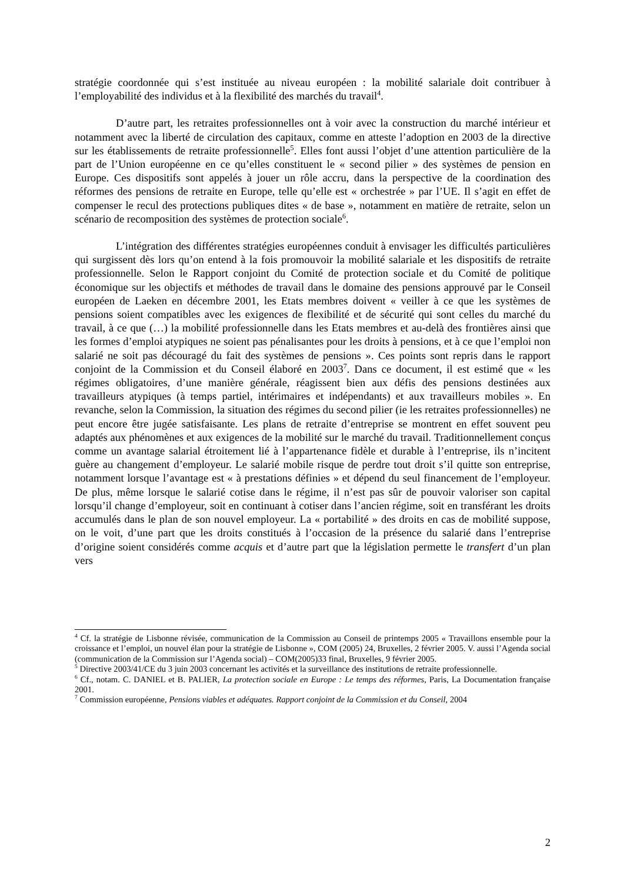stratégie coordonnée qui s’est instituée au niveau européen : la mobilité salariale doit contribuer à l’employabilité des individus et à la flexibilité des marchés du travail<sup>4</sup>.
D’autre part, les retraites professionnelles ont à voir avec la construction du marché intérieur et notamment avec la liberté de circulation des capitaux, comme en atteste l’adoption en 2003 de la directive sur les établissements de retraite professionnelle<sup>5</sup>. Elles font aussi l’objet d’une attention particulière de la part de l’Union européenne en ce qu’elles constituent le « second pilier » des systèmes de pension en Europe. Ces dispositifs sont appelés à jouer un rôle accru, dans la perspective de la coordination des réformes des pensions de retraite en Europe, telle qu’elle est « orchestrée » par l’UE. Il s’agit en effet de compenser le recul des protections publiques dites « de base », notamment en matière de retraite, selon un scénario de recomposition des systèmes de protection sociale<sup>6</sup>.
L’intégration des différentes stratégies européennes conduit à envisager les difficultés particulières qui surgissent dès lors qu’on entend à la fois promouvoir la mobilité salariale et les dispositifs de retraite professionnelle. Selon le Rapport conjoint du Comité de protection sociale et du Comité de politique économique sur les objectifs et méthodes de travail dans le domaine des pensions approuvé par le Conseil européen de Laeken en décembre 2001, les Etats membres doivent « veiller à ce que les systèmes de pensions soient compatibles avec les exigences de flexibilité et de sécurité qui sont celles du marché du travail, à ce que (…) la mobilité professionnelle dans les Etats membres et au-delà des frontières ainsi que les formes d’emploi atypiques ne soient pas pénalisantes pour les droits à pensions, et à ce que l’emploi non salarié ne soit pas découragé du fait des systèmes de pensions ». Ces points sont repris dans le rapport conjoint de la Commission et du Conseil élaboré en 2003<sup>7</sup>. Dans ce document, il est estimé que « les régimes obligatoires, d’une manière générale, réagissent bien aux défis des pensions destinées aux travailleurs atypiques (à temps partiel, intérimaires et indépendants) et aux travailleurs mobiles ». En revanche, selon la Commission, la situation des régimes du second pilier (ie les retraites professionnelles) ne peut encore être jugée satisfaisante. Les plans de retraite d’entreprise se montrent en effet souvent peu adaptés aux phénomènes et aux exigences de la mobilité sur le marché du travail. Traditionnellement conçus comme un avantage salarial étroitement lié à l’appartenance fidèle et durable à l’entreprise, ils n’incitent guère au changement d’employeur. Le salarié mobile risque de perdre tout droit s’il quitte son entreprise, notamment lorsque l’avantage est « à prestations définies » et dépend du seul financement de l’employeur. De plus, même lorsque le salarié cotise dans le régime, il n’est pas sûr de pouvoir valoriser son capital lorsqu’il change d’employeur, soit en continuant à cotiser dans l’ancien régime, soit en transférant les droits accumulés dans le plan de son nouvel employeur. La « portabilité » des droits en cas de mobilité suppose, on le voit, d’une part que les droits constitués à l’occasion de la présence du salarié dans l’entreprise d’origine soient considérés comme acquis et d’autre part que la législation permette le transfert d’un plan vers
<sup>4</sup> Cf. la stratégie de Lisbonne révisée, communication de la Commission au Conseil de printemps 2005 « Travaillons ensemble pour la croissance et l’emploi, un nouvel élan pour la stratégie de Lisbonne », COM (2005) 24, Bruxelles, 2 février 2005. V. aussi l’Agenda social (communication de la Commission sur l’Agenda social) – COM(2005)33 final, Bruxelles, 9 février 2005.
<sup>5</sup> Directive 2003/41/CE du 3 juin 2003 concernant les activités et la surveillance des institutions de retraite professionnelle.
<sup>6</sup> Cf., notam. C. DANIEL et B. PALIER, La protection sociale en Europe : Le temps des réformes, Paris, La Documentation française 2001.
<sup>7</sup> Commission européenne, Pensions viables et adéquates. Rapport conjoint de la Commission et du Conseil, 2004
2